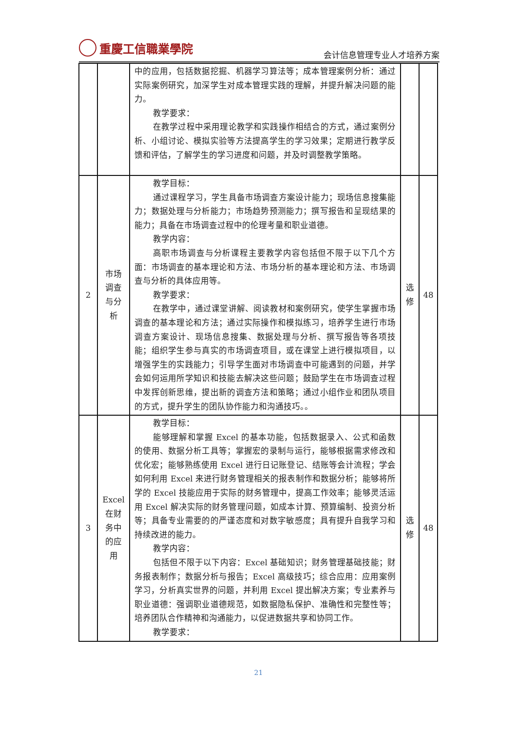重慶工信職業學院
会计信息管理专业人才培养方案
| | | 中的应用，包括数据挖掘、机器学习算法等；成本管理案例分析：通过实际案例研究，加深学生对成本管理实践的理解，并提升解决问题的能力。 教学要求： 在教学过程中采用理论教学和实践操作相结合的方式，通过案例分析、小组讨论、模拟实验等方法提高学生的学习效果；定期进行教学反馈和评估，了解学生的学习进度和问题，并及时调整教学策略。 | | |
| 2 | 市场 调查 与分 析 | 教学目标： 通过课程学习，学生具备市场调查方案设计能力；现场信息搜集能力；数据处理与分析能力；市场趋势预测能力；撰写报告和呈现结果的能力；具备在市场调查过程中的伦理考量和职业道德。 教学内容： 高职市场调查与分析课程主要教学内容包括但不限于以下几个方面：市场调查的基本理论和方法、市场分析的基本理论和方法、市场调查与分析的具体应用等。 教学要求： 在教学中，通过课堂讲解、阅读教材和案例研究，使学生掌握市场调查的基本理论和方法；通过实际操作和模拟练习，培养学生进行市场调查方案设计、现场信息搜集、数据处理与分析、撰写报告等各项技能；组织学生参与真实的市场调查项目，或在课堂上进行模拟项目，以增强学生的实践能力；引导学生面对市场调查中可能遇到的问题，并学会如何运用所学知识和技能去解决这些问题；鼓励学生在市场调查过程中发挥创新思维，提出新的调查方法和策略；通过小组作业和团队项目的方式，提升学生的团队协作能力和沟通技巧。。 | 选 修 | 48 |
| 3 | Excel 在财 务中 的应 用 | 教学目标： 能够理解和掌握 Excel 的基本功能，包括数据录入、公式和函数的使用、数据分析工具等；掌握宏的录制与运行，能够根据需求修改和优化宏；能够熟练使用 Excel 进行日记账登记、结账等会计流程；学会如何利用 Excel 来进行财务管理相关的报表制作和数据分析；能够将所学的 Excel 技能应用于实际的财务管理中，提高工作效率；能够灵活运用 Excel 解决实际的财务管理问题，如成本计算、预算编制、投资分析等；具备专业需要的的严谨态度和对数字敏感度；具有提升自我学习和持续改进的能力。 教学内容： 包括但不限于以下内容：Excel 基础知识；财务管理基础技能；财务报表制作；数据分析与报告；Excel 高级技巧；综合应用：应用案例学习，分析真实世界的问题，并利用 Excel 提出解决方案；专业素养与职业道德：强调职业道德规范，如数据隐私保护、准确性和完整性等；培养团队合作精神和沟通能力，以促进数据共享和协同工作。 教学要求： | 选 修 | 48 |
21